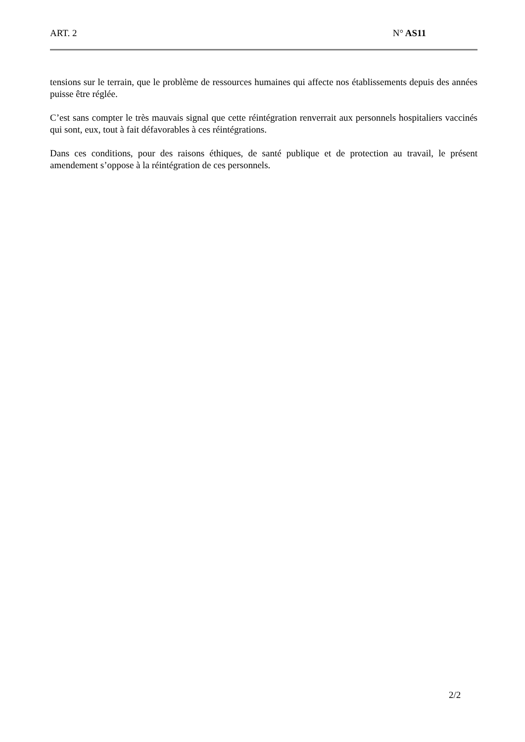ART. 2 N° AS11
tensions sur le terrain, que le problème de ressources humaines qui affecte nos établissements depuis des années puisse être réglée.
C’est sans compter le très mauvais signal que cette réintégration renverrait aux personnels hospitaliers vaccinés qui sont, eux, tout à fait défavorables à ces réintégrations.
Dans ces conditions, pour des raisons éthiques, de santé publique et de protection au travail, le présent amendement s’oppose à la réintégration de ces personnels.
2/2